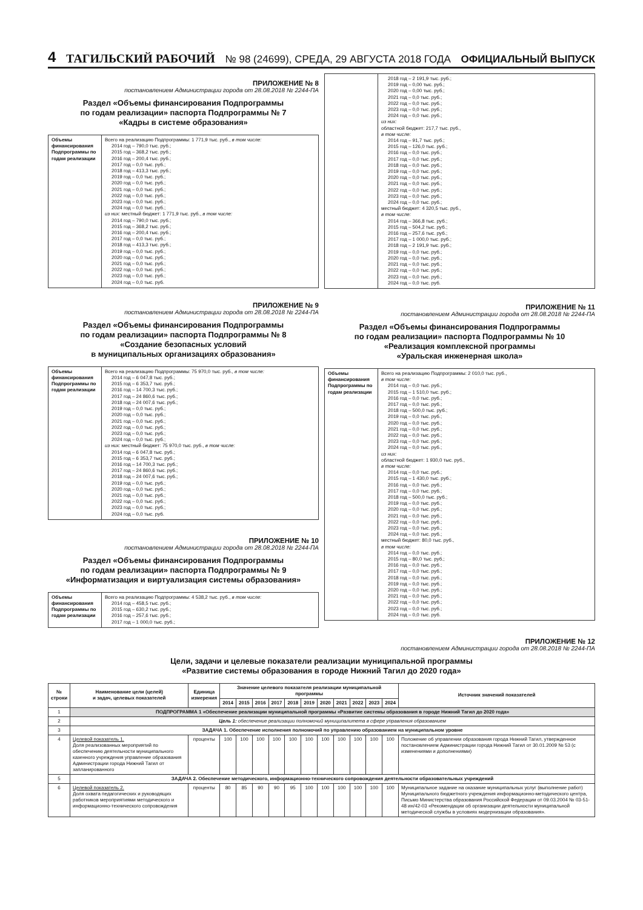4 ТАГИЛЬСКИЙ РАБОЧИЙ № 98 (24699), СРЕДА, 29 АВГУСТА 2018 ГОДА ОФИЦИАЛЬНЫЙ ВЫПУСК
ПРИЛОЖЕНИЕ № 8
постановлением Администрации города от 28.08.2018 № 2244-ПА
Раздел «Объемы финансирования Подпрограммы
по годам реализации» паспорта Подпрограммы № 7
«Кадры в системе образования»
| Объемы финансирования Подпрограммы по годам реализации | Всего на реализацию Подпрограммы: 1 771,9 тыс. руб., в том числе: 2014 год – 790,0 тыс. руб.; 2015 год – 368,2 тыс. руб.; 2016 год – 200,4 тыс. руб.; 2017 год – 0,0 тыс. руб.; 2018 год – 413,3 тыс. руб.; 2019 год – 0,0 тыс. руб.; 2020 год – 0,0 тыс. руб.; 2021 год – 0,0 тыс. руб.; 2022 год – 0,0 тыс. руб.; 2023 год – 0,0 тыс. руб.; 2024 год – 0,0 тыс. руб.; из них: местный бюджет: 1 771,9 тыс. руб., в том числе: 2014 год – 790,0 тыс. руб.; 2015 год – 368,2 тыс. руб.; 2016 год – 200,4 тыс. руб.; 2017 год – 0,0 тыс. руб.; 2018 год – 413,3 тыс. руб.; 2019 год – 0,0 тыс. руб.; 2020 год – 0,0 тыс. руб.; 2021 год – 0,0 тыс. руб.; 2022 год – 0,0 тыс. руб.; 2023 год – 0,0 тыс. руб.; 2024 год – 0,0 тыс. руб. |
ПРИЛОЖЕНИЕ № 9
постановлением Администрации города от 28.08.2018 № 2244-ПА
Раздел «Объемы финансирования Подпрограммы
по годам реализации» паспорта Подпрограммы № 8
«Создание безопасных условий
в муниципальных организациях образования»
| Объемы финансирования Подпрограммы по годам реализации | Всего на реализацию Подпрограммы: 75 970,0 тыс. руб., в том числе: 2014 год – 6 047,8 тыс. руб.; 2015 год – 6 353,7 тыс. руб.; 2016 год – 14 700,3 тыс. руб.; 2017 год – 24 860,6 тыс. руб.; 2018 год – 24 007,6 тыс. руб.; 2019 год – 0,0 тыс. руб.; 2020 год – 0,0 тыс. руб.; 2021 год – 0,0 тыс. руб.; 2022 год – 0,0 тыс. руб.; 2023 год – 0,0 тыс. руб.; 2024 год – 0,0 тыс. руб.; из них: местный бюджет: 75 970,0 тыс. руб., в том числе: 2014 год – 6 047,8 тыс. руб.; 2015 год – 6 353,7 тыс. руб.; 2016 год – 14 700,3 тыс. руб.; 2017 год – 24 860,6 тыс. руб.; 2018 год – 24 007,6 тыс. руб.; 2019 год – 0,0 тыс. руб.; 2020 год – 0,0 тыс. руб.; 2021 год – 0,0 тыс. руб.; 2022 год – 0,0 тыс. руб.; 2023 год – 0,0 тыс. руб.; 2024 год – 0,0 тыс. руб. |
ПРИЛОЖЕНИЕ № 10
постановлением Администрации города от 28.08.2018 № 2244-ПА
Раздел «Объемы финансирования Подпрограммы
по годам реализации» паспорта Подпрограммы № 9
«Информатизация и виртуализация системы образования»
| Объемы финансирования Подпрограммы по годам реализации | Всего на реализацию Подпрограммы: 4 538,2 тыс. руб., в том числе: 2014 год – 458,5 тыс. руб.; 2015 год – 630,2 тыс. руб.; 2016 год – 257,6 тыс. руб.; 2017 год – 1 000,0 тыс. руб.; |
| | 2018 год – 2 191,9 тыс. руб.; 2019 год – 0,00 тыс. руб.; 2020 год – 0,00 тыс. руб.; 2021 год – 0,0 тыс. руб.; 2022 год – 0,0 тыс. руб.; 2023 год – 0,0 тыс. руб.; 2024 год – 0,0 тыс. руб.; из них: областной бюджет: 217,7 тыс. руб., в том числе: 2014 год – 91,7 тыс. руб.; 2015 год – 126,0 тыс. руб.; 2016 год – 0,0 тыс. руб.; 2017 год – 0,0 тыс. руб.; 2018 год – 0,0 тыс. руб.; 2019 год – 0,0 тыс. руб.; 2020 год – 0,0 тыс. руб.; 2021 год – 0,0 тыс. руб.; 2022 год – 0,0 тыс. руб.; 2023 год – 0,0 тыс. руб.; 2024 год – 0,0 тыс. руб.; местный бюджет: 4 320,5 тыс. руб., в том числе: 2014 год – 366,8 тыс. руб.; 2015 год – 504,2 тыс. руб.; 2016 год – 257,6 тыс. руб.; 2017 год – 1 000,0 тыс. руб.; 2018 год – 2 191,9 тыс. руб.; 2019 год – 0,0 тыс. руб.; 2020 год – 0,0 тыс. руб.; 2021 год – 0,0 тыс. руб.; 2022 год – 0,0 тыс. руб.; 2023 год – 0,0 тыс. руб.; 2024 год – 0,0 тыс. руб. |
ПРИЛОЖЕНИЕ № 11
постановлением Администрации города от 28.08.2018 № 2244-ПА
Раздел «Объемы финансирования Подпрограммы
по годам реализации» паспорта Подпрограммы № 10
«Реализация комплексной программы
«Уральская инженерная школа»
| Объемы финансирования Подпрограммы по годам реализации | Всего на реализацию Подпрограммы: 2 010,0 тыс. руб., в том числе: 2014 год – 0,0 тыс. руб.; 2015 год – 1 510,0 тыс. руб.; 2016 год – 0,0 тыс. руб.; 2017 год – 0,0 тыс. руб.; 2018 год – 500,0 тыс. руб.; 2019 год – 0,0 тыс. руб.; 2020 год – 0,0 тыс. руб.; 2021 год – 0,0 тыс. руб.; 2022 год – 0,0 тыс. руб.; 2023 год – 0,0 тыс. руб.; 2024 год – 0,0 тыс. руб.; из них: областной бюджет: 1 930,0 тыс. руб., в том числе: 2014 год – 0,0 тыс. руб.; 2015 год – 1 430,0 тыс. руб.; 2016 год – 0,0 тыс. руб.; 2017 год – 0,0 тыс. руб.; 2018 год – 500,0 тыс. руб.; 2019 год – 0,0 тыс. руб.; 2020 год – 0,0 тыс. руб.; 2021 год – 0,0 тыс. руб.; 2022 год – 0,0 тыс. руб.; 2023 год – 0,0 тыс. руб.; 2024 год – 0,0 тыс. руб.; местный бюджет: 80,0 тыс. руб., в том числе: 2014 год – 0,0 тыс. руб.; 2015 год – 80,0 тыс. руб.; 2016 год – 0,0 тыс. руб.; 2017 год – 0,0 тыс. руб.; 2018 год – 0,0 тыс. руб.; 2019 год – 0,0 тыс. руб.; 2020 год – 0,0 тыс. руб.; 2021 год – 0,0 тыс. руб.; 2022 год – 0,0 тыс. руб.; 2023 год – 0,0 тыс. руб.; 2024 год – 0,0 тыс. руб. |
ПРИЛОЖЕНИЕ № 12
постановлением Администрации города от 28.08.2018 № 2244-ПА
Цели, задачи и целевые показатели реализации муниципальной программы
«Развитие системы образования в городе Нижний Тагил до 2020 года»
| № строки | Наименование цели (целей) и задач, целевых показателей | Единица измерения | Значение целевого показателя реализации муниципальной программы | | | | | | | | | | | Источник значений показателей |
| --- | --- | --- | --- | --- | --- | --- | --- | --- | --- | --- | --- | --- | --- | --- |
| | | | 2014 | 2015 | 2016 | 2017 | 2018 | 2019 | 2020 | 2021 | 2022 | 2023 | 2024 | |
| 1 | ПОДПРОГРАММА 1 «Обеспечение реализации муниципальной программы «Развитие системы образования в городе Нижний Тагил до 2020 года» | | | | | | | | | | | | | |
| 2 | Цель 1: обеспечение реализации полномочий муниципалитета в сфере управления образованием | | | | | | | | | | | | | |
| 3 | ЗАДАЧА 1. Обеспечение исполнения полномочий по управлению образованием на муниципальном уровне | | | | | | | | | | | | | |
| 4 | Целевой показатель 1. Доля реализованных мероприятий по обеспечению деятельности муниципального казенного учреждения управление образования Администрации города Нижний Тагил от запланированного | проценты | 100 | 100 | 100 | 100 | 100 | 100 | 100 | 100 | 100 | 100 | 100 | Положение об управлении образования города Нижний Тагил, утвержденное постановлением Администрации города Нижний Тагил от 30.01.2009 № 53 (с изменениями и дополнениями) |
| 5 | ЗАДАЧА 2. Обеспечение методического, информационно-технического сопровождения деятельности образовательных учреждений | | | | | | | | | | | | | |
| 6 | Целевой показатель 2. Доля охвата педагогических и руководящих работников мероприятиями методического и информационно-технического сопровождения | проценты | 80 | 85 | 90 | 90 | 95 | 100 | 100 | 100 | 100 | 100 | 100 | Муниципальное задание на оказание муниципальных услуг (выполнение работ) Муниципального бюджетного учреждения информационно-методического центра, Письмо Министерства образования Российской Федерации от 09.03.2004 № 03-51-48 ин/42-03 «Рекомендации об организации деятельности муниципальной методической службы в условиях модернизации образования». |